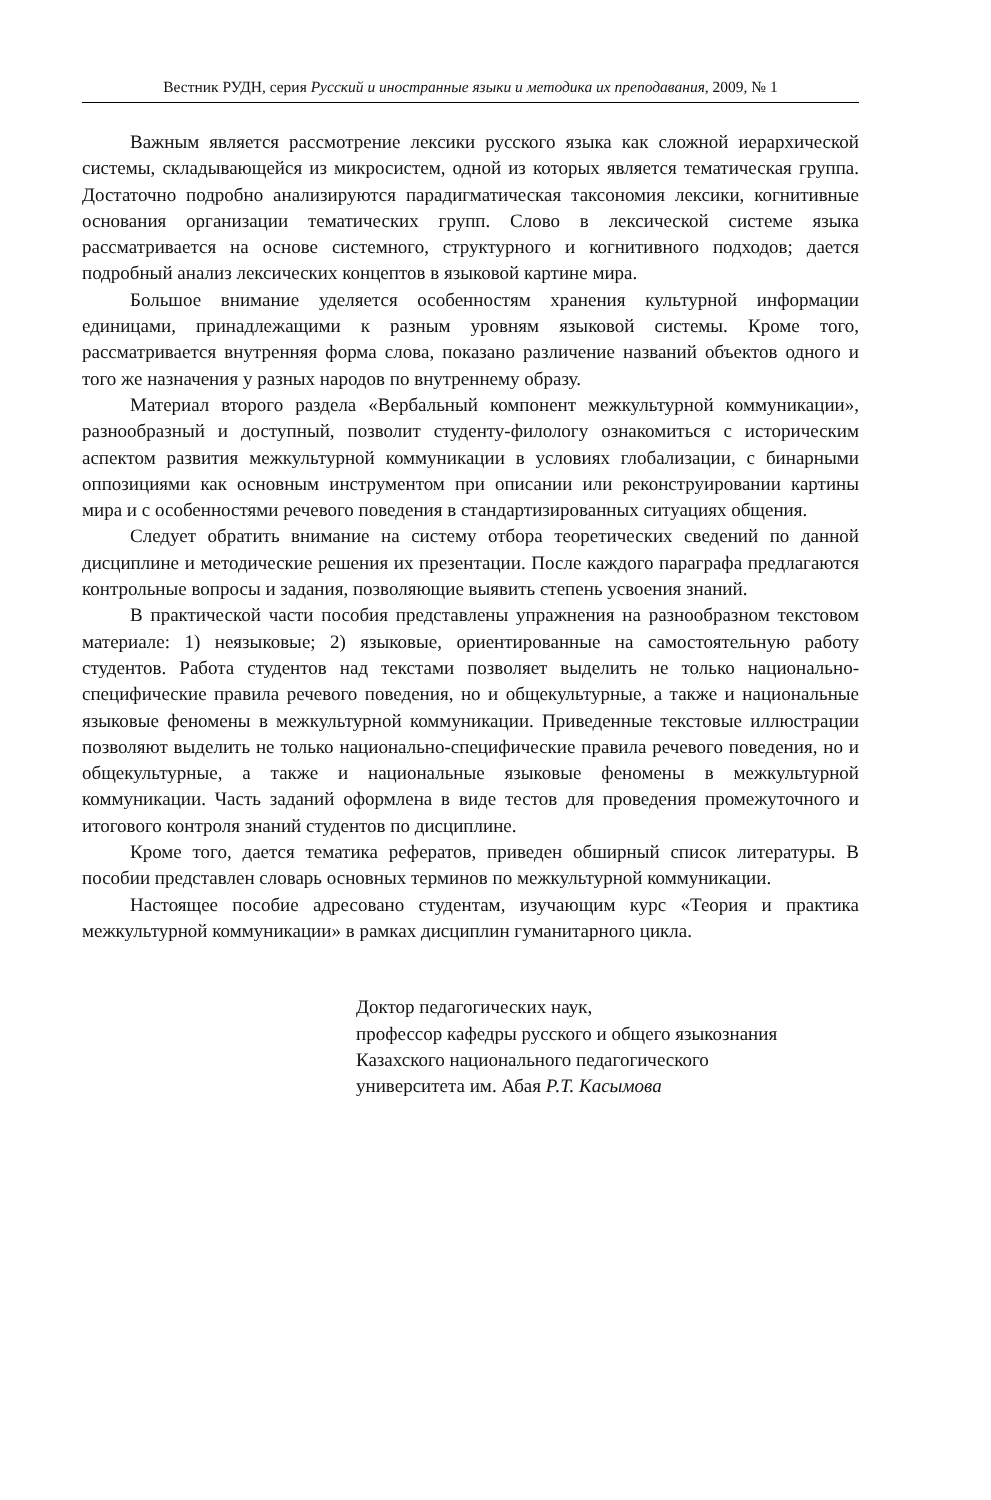Вестник РУДН, серия Русский и иностранные языки и методика их преподавания, 2009, № 1
Важным является рассмотрение лексики русского языка как сложной иерархической системы, складывающейся из микросистем, одной из которых является тематическая группа. Достаточно подробно анализируются парадигматическая таксономия лексики, когнитивные основания организации тематических групп. Слово в лексической системе языка рассматривается на основе системного, структурного и когнитивного подходов; дается подробный анализ лексических концептов в языковой картине мира.
Большое внимание уделяется особенностям хранения культурной информации единицами, принадлежащими к разным уровням языковой системы. Кроме того, рассматривается внутренняя форма слова, показано различение названий объектов одного и того же назначения у разных народов по внутреннему образу.
Материал второго раздела «Вербальный компонент межкультурной коммуникации», разнообразный и доступный, позволит студенту-филологу ознакомиться с историческим аспектом развития межкультурной коммуникации в условиях глобализации, с бинарными оппозициями как основным инструментом при описании или реконструировании картины мира и с особенностями речевого поведения в стандартизированных ситуациях общения.
Следует обратить внимание на систему отбора теоретических сведений по данной дисциплине и методические решения их презентации. После каждого параграфа предлагаются контрольные вопросы и задания, позволяющие выявить степень усвоения знаний.
В практической части пособия представлены упражнения на разнообразном текстовом материале: 1) неязыковые; 2) языковые, ориентированные на самостоятельную работу студентов. Работа студентов над текстами позволяет выделить не только национально-специфические правила речевого поведения, но и общекультурные, а также и национальные языковые феномены в межкультурной коммуникации. Приведенные текстовые иллюстрации позволяют выделить не только национально-специфические правила речевого поведения, но и общекультурные, а также и национальные языковые феномены в межкультурной коммуникации. Часть заданий оформлена в виде тестов для проведения промежуточного и итогового контроля знаний студентов по дисциплине.
Кроме того, дается тематика рефератов, приведен обширный список литературы. В пособии представлен словарь основных терминов по межкультурной коммуникации.
Настоящее пособие адресовано студентам, изучающим курс «Теория и практика межкультурной коммуникации» в рамках дисциплин гуманитарного цикла.
Доктор педагогических наук,
профессор кафедры русского и общего языкознания
Казахского национального педагогического
университета им. Абая Р.Т. Касымова